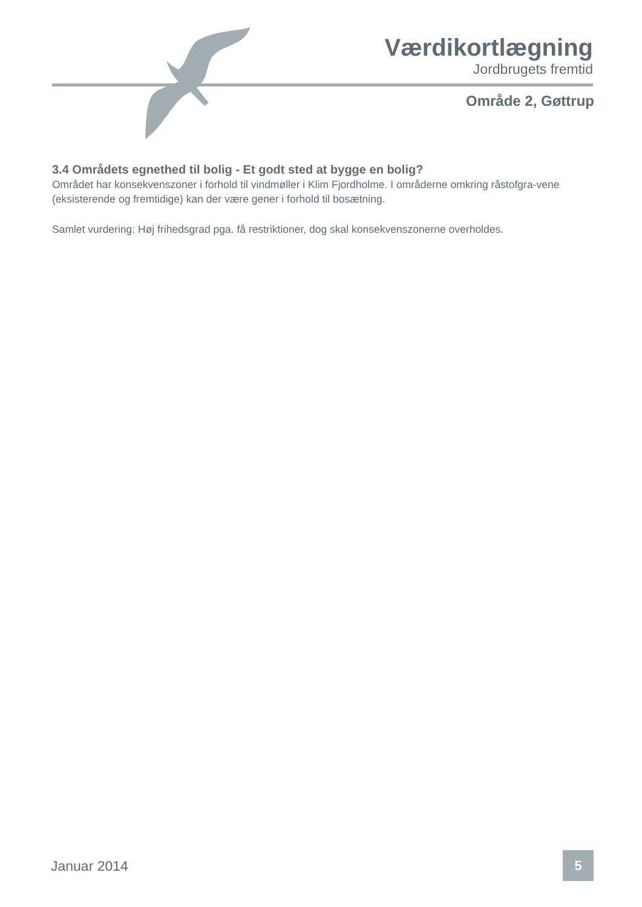Værdikortlægning
Jordbrugets fremtid
Område 2, Gøttrup
3.4 Områdets egnethed til bolig - Et godt sted at bygge en bolig?
Området har konsekvenszoner i forhold til vindmøller i Klim Fjordholme. I områderne omkring råstofgra-vene (eksisterende og fremtidige) kan der være gener i forhold til bosætning.
Samlet vurdering: Høj frihedsgrad pga. få restriktioner, dog skal konsekvenszonerne overholdes.
Januar 2014 5